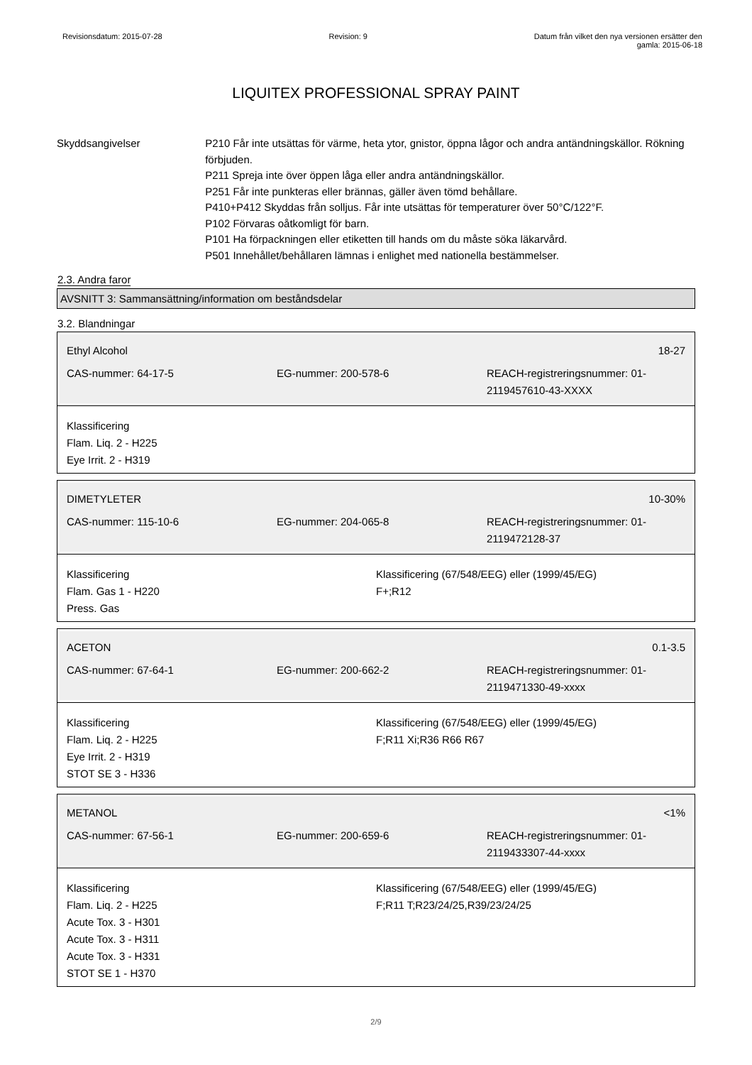Revisionsdatum: 2015-07-28 Revision: 9 Datum från vilket den nya versionen ersätter den
gamla: 2015-06-18
LIQUITEX PROFESSIONAL SPRAY PAINT
Skyddsangivelser P210 Får inte utsättas för värme, heta ytor, gnistor, öppna lågor och andra antändningskällor. Rökning förbjuden.
P211 Spreja inte över öppen låga eller andra antändningskällor.
P251 Får inte punkteras eller brännas, gäller även tömd behållare.
P410+P412 Skyddas från solljus. Får inte utsättas för temperaturer över 50°C/122°F.
P102 Förvaras oåtkomligt för barn.
P101 Ha förpackningen eller etiketten till hands om du måste söka läkarvård.
P501 Innehållet/behållaren lämnas i enlighet med nationella bestämmelser.
2.3. Andra faror
AVSNITT 3: Sammansättning/information om beståndsdelar
3.2. Blandningar
Ethyl Alcohol 18-27
CAS-nummer: 64-17-5 EG-nummer: 200-578-6 REACH-registreringsnummer: 01-2119457610-43-XXXX
Klassificering
Flam. Liq. 2 - H225
Eye Irrit. 2 - H319
DIMETYLETER 10-30%
CAS-nummer: 115-10-6 EG-nummer: 204-065-8 REACH-registreringsnummer: 01-2119472128-37
Klassificering
Flam. Gas 1 - H220
Press. Gas
Klassificering (67/548/EEG) eller (1999/45/EG)
F+;R12
ACETON 0.1-3.5
CAS-nummer: 67-64-1 EG-nummer: 200-662-2 REACH-registreringsnummer: 01-2119471330-49-xxxx
Klassificering
Flam. Liq. 2 - H225
Eye Irrit. 2 - H319
STOT SE 3 - H336
Klassificering (67/548/EEG) eller (1999/45/EG)
F;R11 Xi;R36 R66 R67
METANOL <1%
CAS-nummer: 67-56-1 EG-nummer: 200-659-6 REACH-registreringsnummer: 01-2119433307-44-xxxx
Klassificering
Flam. Liq. 2 - H225
Acute Tox. 3 - H301
Acute Tox. 3 - H311
Acute Tox. 3 - H331
STOT SE 1 - H370
Klassificering (67/548/EEG) eller (1999/45/EG)
F;R11 T;R23/24/25,R39/23/24/25
2/9